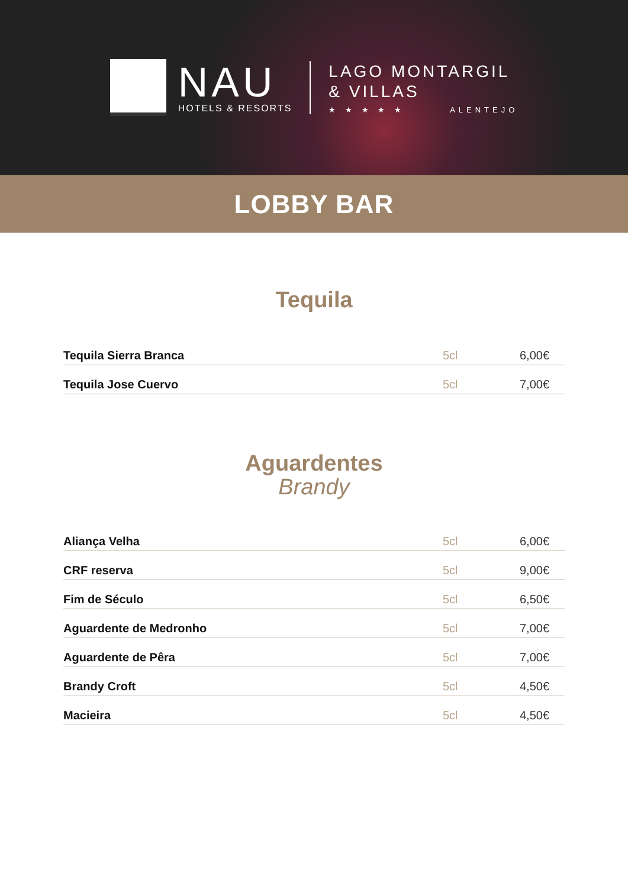NAU
HOTELS & RESORTS
LAGO MONTARGIL
& VILLAS
★ ★ ★ ★ ★ ALENTEJO
LOBBY BAR
Tequila
| Tequila Sierra Branca | 5cl | 6,00€ |
| Tequila Jose Cuervo | 5cl | 7,00€ |
Aguardentes
Brandy
| Aliança Velha | 5cl | 6,00€ |
| CRF reserva | 5cl | 9,00€ |
| Fim de Século | 5cl | 6,50€ |
| Aguardente de Medronho | 5cl | 7,00€ |
| Aguardente de Pêra | 5cl | 7,00€ |
| Brandy Croft | 5cl | 4,50€ |
| Macieira | 5cl | 4,50€ |